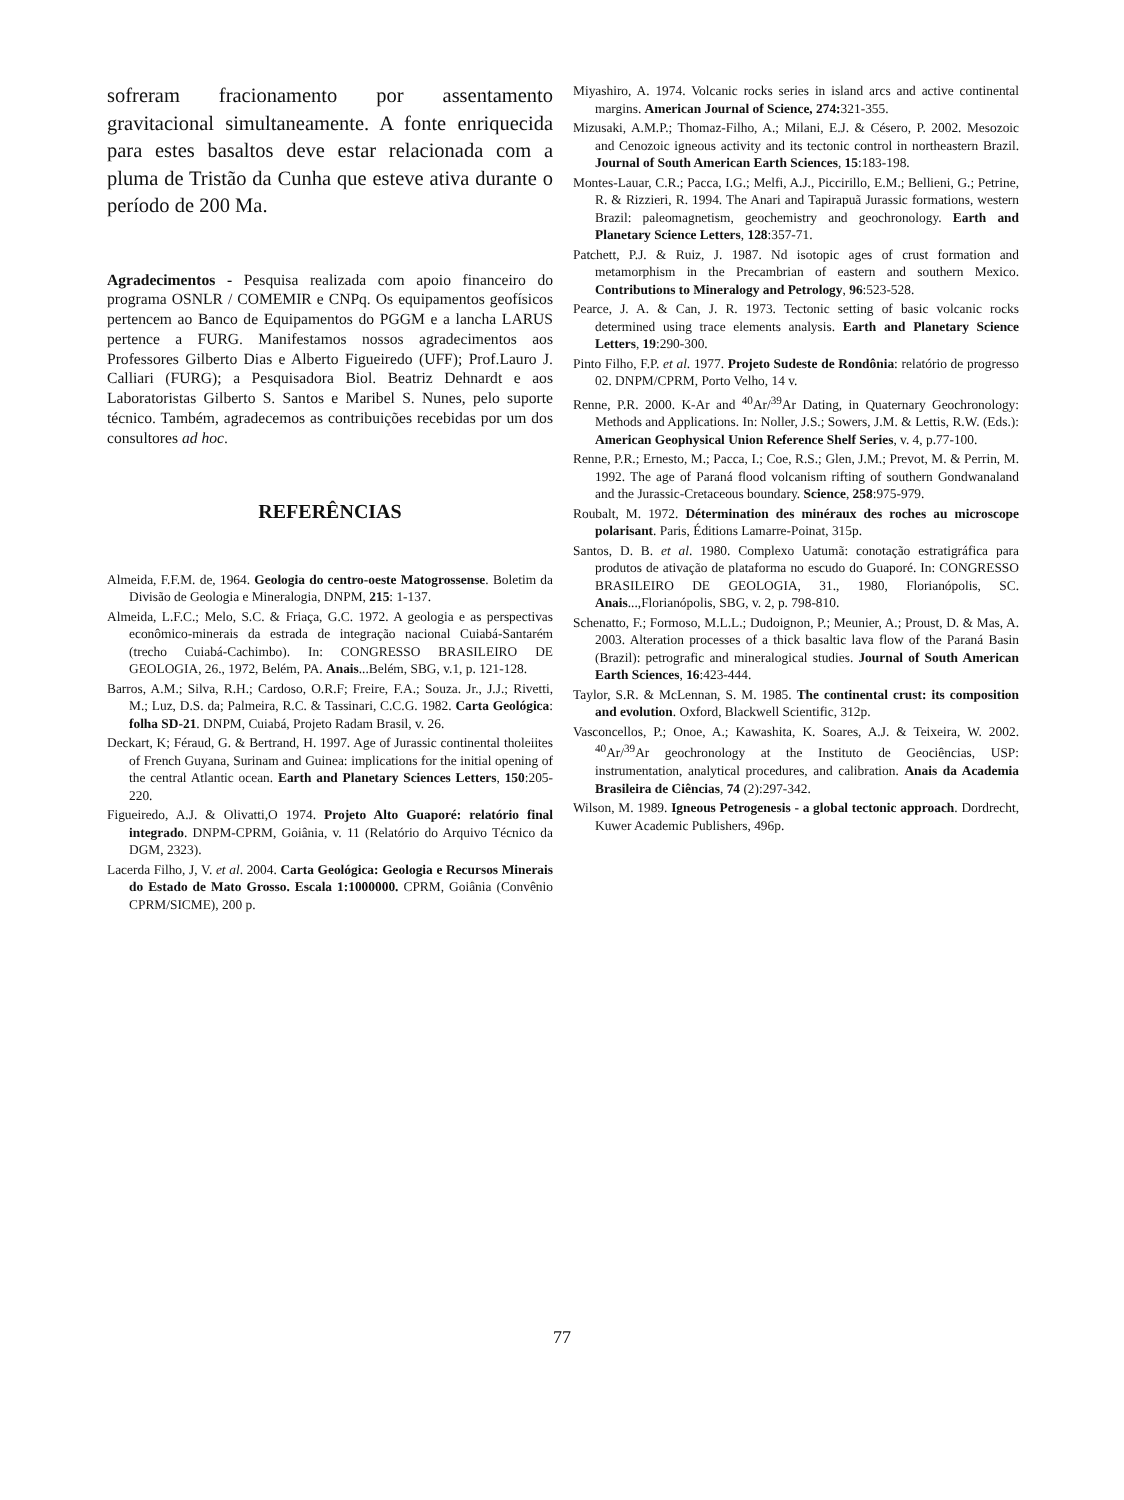sofreram fracionamento por assentamento gravitacional simultaneamente. A fonte enriquecida para estes basaltos deve estar relacionada com a pluma de Tristão da Cunha que esteve ativa durante o período de 200 Ma.
Agradecimentos - Pesquisa realizada com apoio financeiro do programa OSNLR / COMEMIR e CNPq. Os equipamentos geofísicos pertencem ao Banco de Equipamentos do PGGM e a lancha LARUS pertence a FURG. Manifestamos nossos agradecimentos aos Professores Gilberto Dias e Alberto Figueiredo (UFF); Prof.Lauro J. Calliari (FURG); a Pesquisadora Biol. Beatriz Dehnardt e aos Laboratoristas Gilberto S. Santos e Maribel S. Nunes, pelo suporte técnico. Também, agradecemos as contribuições recebidas por um dos consultores ad hoc.
REFERÊNCIAS
Almeida, F.F.M. de, 1964. Geologia do centro-oeste Matogrossense. Boletim da Divisão de Geologia e Mineralogia, DNPM, 215: 1-137.
Almeida, L.F.C.; Melo, S.C. & Friaça, G.C. 1972. A geologia e as perspectivas econômico-minerais da estrada de integração nacional Cuiabá-Santarém (trecho Cuiabá-Cachimbo). In: CONGRESSO BRASILEIRO DE GEOLOGIA, 26., 1972, Belém, PA. Anais...Belém, SBG, v.1, p. 121-128.
Barros, A.M.; Silva, R.H.; Cardoso, O.R.F; Freire, F.A.; Souza. Jr., J.J.; Rivetti, M.; Luz, D.S. da; Palmeira, R.C. & Tassinari, C.C.G. 1982. Carta Geológica: folha SD-21. DNPM, Cuiabá, Projeto Radam Brasil, v. 26.
Deckart, K; Féraud, G. & Bertrand, H. 1997. Age of Jurassic continental tholeiites of French Guyana, Surinam and Guinea: implications for the initial opening of the central Atlantic ocean. Earth and Planetary Sciences Letters, 150:205-220.
Figueiredo, A.J. & Olivatti,O 1974. Projeto Alto Guaporé: relatório final integrado. DNPM-CPRM, Goiânia, v. 11 (Relatório do Arquivo Técnico da DGM, 2323).
Lacerda Filho, J, V. et al. 2004. Carta Geológica: Geologia e Recursos Minerais do Estado de Mato Grosso. Escala 1:1000000. CPRM, Goiânia (Convênio CPRM/SICME), 200 p.
Miyashiro, A. 1974. Volcanic rocks series in island arcs and active continental margins. American Journal of Science, 274: 321-355.
Mizusaki, A.M.P.; Thomaz-Filho, A.; Milani, E.J. & Césero, P. 2002. Mesozoic and Cenozoic igneous activity and its tectonic control in northeastern Brazil. Journal of South American Earth Sciences, 15:183-198.
Montes-Lauar, C.R.; Pacca, I.G.; Melfi, A.J., Piccirillo, E.M.; Bellieni, G.; Petrine, R. & Rizzieri, R. 1994. The Anari and Tapirapuã Jurassic formations, western Brazil: paleomagnetism, geochemistry and geochronology. Earth and Planetary Science Letters, 128:357-71.
Patchett, P.J. & Ruiz, J. 1987. Nd isotopic ages of crust formation and metamorphism in the Precambrian of eastern and southern Mexico. Contributions to Mineralogy and Petrology, 96:523-528.
Pearce, J. A. & Can, J. R. 1973. Tectonic setting of basic volcanic rocks determined using trace elements analysis. Earth and Planetary Science Letters, 19:290-300.
Pinto Filho, F.P. et al. 1977. Projeto Sudeste de Rondônia: relatório de progresso 02. DNPM/CPRM, Porto Velho, 14 v.
Renne, P.R. 2000. K-Ar and <sup>40</sup>Ar/<sup>39</sup>Ar Dating, in Quaternary Geochronology: Methods and Applications. In: Noller, J.S.; Sowers, J.M. & Lettis, R.W. (Eds.): American Geophysical Union Reference Shelf Series, v. 4, p.77-100.
Renne, P.R.; Ernesto, M.; Pacca, I.; Coe, R.S.; Glen, J.M.; Prevot, M. & Perrin, M. 1992. The age of Paraná flood volcanism rifting of southern Gondwanaland and the Jurassic-Cretaceous boundary. Science, 258:975-979.
Roubalt, M. 1972. Détermination des minéraux des roches au microscope polarisant. Paris, Éditions Lamarre-Poinat, 315p.
Santos, D. B. et al. 1980. Complexo Uatumã: conotação estratigráfica para produtos de ativação de plataforma no escudo do Guaporé. In: CONGRESSO BRASILEIRO DE GEOLOGIA, 31., 1980, Florianópolis, SC. Anais...,Florianópolis, SBG, v. 2, p. 798-810.
Schenatto, F.; Formoso, M.L.L.; Dudoignon, P.; Meunier, A.; Proust, D. & Mas, A. 2003. Alteration processes of a thick basaltic lava flow of the Paraná Basin (Brazil): petrografic and mineralogical studies. Journal of South American Earth Sciences, 16:423-444.
Taylor, S.R. & McLennan, S. M. 1985. The continental crust: its composition and evolution. Oxford, Blackwell Scientific, 312p.
Vasconcellos, P.; Onoe, A.; Kawashita, K. Soares, A.J. & Teixeira, W. 2002. <sup>40</sup>Ar/<sup>39</sup>Ar geochronology at the Instituto de Geociências, USP: instrumentation, analytical procedures, and calibration. Anais da Academia Brasileira de Ciências, 74 (2):297-342.
Wilson, M. 1989. Igneous Petrogenesis - a global tectonic approach. Dordrecht, Kuwer Academic Publishers, 496p.
77